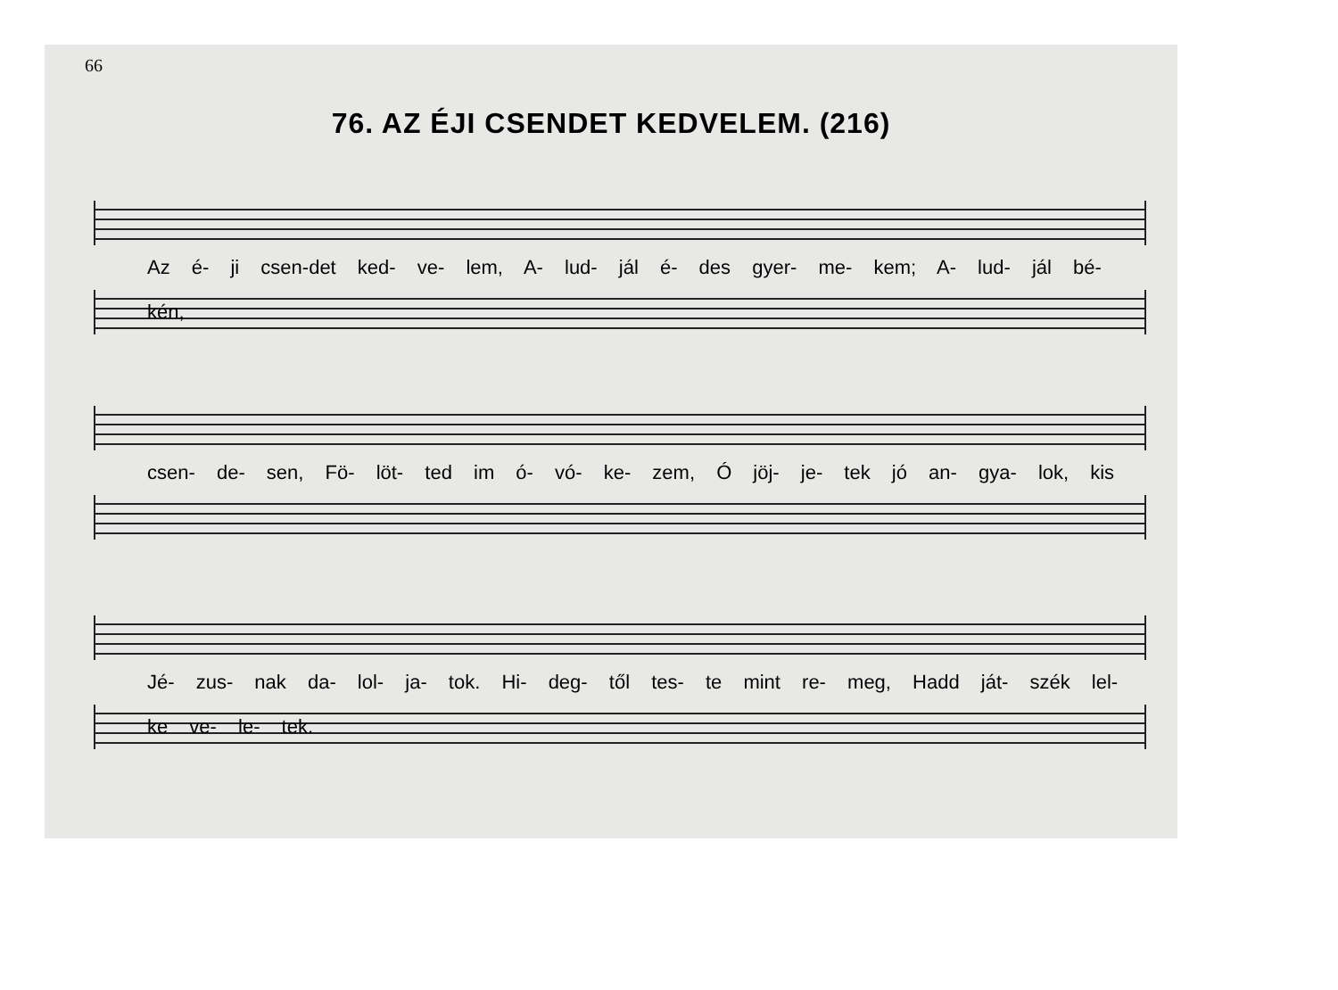66
76. AZ ÉJI CSENDET KEDVELEM. (216)
Az é- ji csen-det ked- ve- lem, A- lud- jál é- des gyer- me- kem; A- lud- jál bé- kén,
csen- de- sen, Fö- löt- ted im ó- vó- ke- zem, Ó jöj- je- tek jó an- gya- lok, kis
Jé- zus- nak da- lol- ja- tok. Hi- deg- től tes- te mint re- meg, Hadd ját- szék lel- ke ve- le- tek.